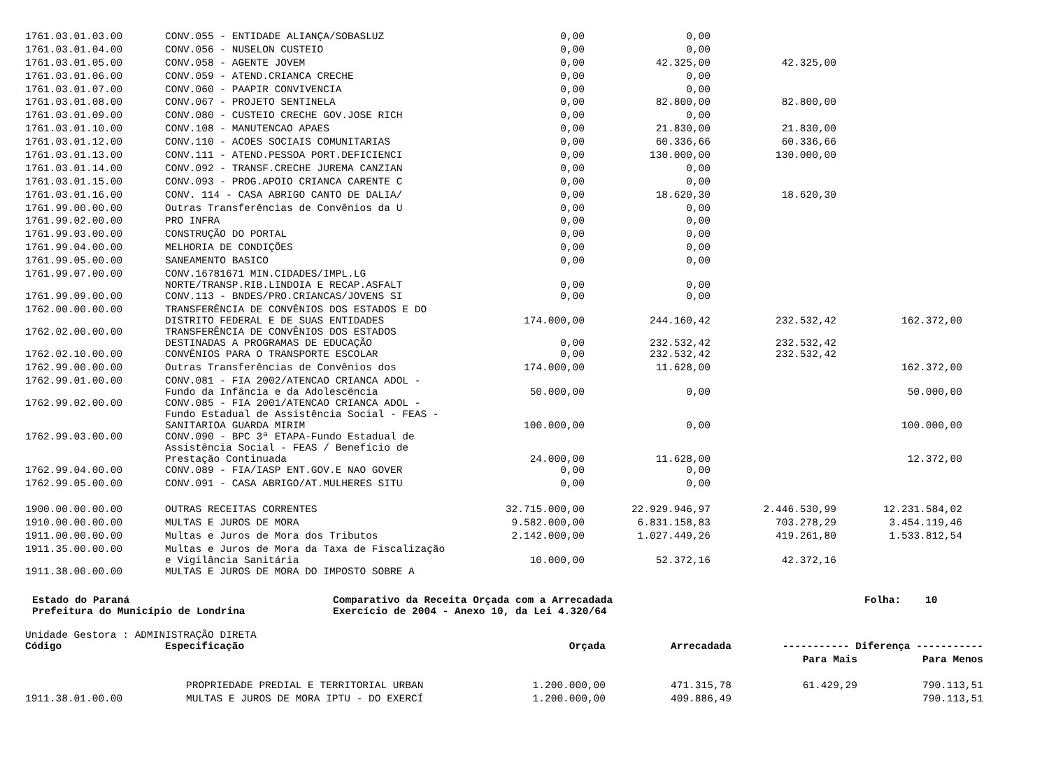| 1761.03.01.03.00 | CONV.055 - ENTIDADE ALIANÇA/SOBASLUZ | 0,00 | 0,00 | | |
| 1761.03.01.04.00 | CONV.056 - NUSELON CUSTEIO | 0,00 | 0,00 | | |
| 1761.03.01.05.00 | CONV.058 - AGENTE JOVEM | 0,00 | 42.325,00 | 42.325,00 | |
| 1761.03.01.06.00 | CONV.059 - ATEND.CRIANCA CRECHE | 0,00 | 0,00 | | |
| 1761.03.01.07.00 | CONV.060 - PAAPIR CONVIVENCIA | 0,00 | 0,00 | | |
| 1761.03.01.08.00 | CONV.067 - PROJETO SENTINELA | 0,00 | 82.800,00 | 82.800,00 | |
| 1761.03.01.09.00 | CONV.080 - CUSTEIO CRECHE GOV.JOSE RICH | 0,00 | 0,00 | | |
| 1761.03.01.10.00 | CONV.108 - MANUTENCAO APAES | 0,00 | 21.830,00 | 21.830,00 | |
| 1761.03.01.12.00 | CONV.110 - ACOES SOCIAIS COMUNITARIAS | 0,00 | 60.336,66 | 60.336,66 | |
| 1761.03.01.13.00 | CONV.111 - ATEND.PESSOA PORT.DEFICIENCI | 0,00 | 130.000,00 | 130.000,00 | |
| 1761.03.01.14.00 | CONV.092 - TRANSF.CRECHE JUREMA CANZIAN | 0,00 | 0,00 | | |
| 1761.03.01.15.00 | CONV.093 - PROG.APOIO CRIANCA CARENTE C | 0,00 | 0,00 | | |
| 1761.03.01.16.00 | CONV. 114 - CASA ABRIGO CANTO DE DALIA/ | 0,00 | 18.620,30 | 18.620,30 | |
| 1761.99.00.00.00 | Outras Transferências de Convênios da U | 0,00 | 0,00 | | |
| 1761.99.02.00.00 | PRO INFRA | 0,00 | 0,00 | | |
| 1761.99.03.00.00 | CONSTRUÇÃO DO PORTAL | 0,00 | 0,00 | | |
| 1761.99.04.00.00 | MELHORIA DE CONDIÇÕES | 0,00 | 0,00 | | |
| 1761.99.05.00.00 | SANEAMENTO BASICO | 0,00 | 0,00 | | |
| 1761.99.07.00.00 | CONV.16781671 MIN.CIDADES/IMPL.LG NORTE/TRANSP.RIB.LINDOIA E RECAP.ASFALT | 0,00 | 0,00 | | |
| 1761.99.09.00.00 | CONV.113 - BNDES/PRO.CRIANCAS/JOVENS SI | 0,00 | 0,00 | | |
| 1762.00.00.00.00 | TRANSFERÊNCIA DE CONVÊNIOS DOS ESTADOS E DO DISTRITO FEDERAL E DE SUAS ENTIDADES | 174.000,00 | 244.160,42 | 232.532,42 | 162.372,00 |
| 1762.02.00.00.00 | TRANSFERÊNCIA DE CONVÊNIOS DOS ESTADOS DESTINADAS A PROGRAMAS DE EDUCAÇÃO | 0,00 | 232.532,42 | 232.532,42 | |
| 1762.02.10.00.00 | CONVÊNIOS PARA O TRANSPORTE ESCOLAR | 0,00 | 232.532,42 | 232.532,42 | |
| 1762.99.00.00.00 | Outras Transferências de Convênios dos | 174.000,00 | 11.628,00 | | 162.372,00 |
| 1762.99.01.00.00 | CONV.081 - FIA 2002/ATENCAO CRIANCA ADOL - Fundo da Infância e da Adolescência | 50.000,00 | 0,00 | | 50.000,00 |
| 1762.99.02.00.00 | CONV.085 - FIA 2001/ATENCAO CRIANCA ADOL - Fundo Estadual de Assistência Social - FEAS - SANITARIOA GUARDA MIRIM | 100.000,00 | 0,00 | | 100.000,00 |
| 1762.99.03.00.00 | CONV.090 - BPC 3ª ETAPA-Fundo Estadual de Assistência Social - FEAS / Benefício de Prestação Continuada | 24.000,00 | 11.628,00 | | 12.372,00 |
| 1762.99.04.00.00 | CONV.089 - FIA/IASP ENT.GOV.E NAO GOVER | 0,00 | 0,00 | | |
| 1762.99.05.00.00 | CONV.091 - CASA ABRIGO/AT.MULHERES SITU | 0,00 | 0,00 | | |
| 1900.00.00.00.00 | OUTRAS RECEITAS CORRENTES | 32.715.000,00 | 22.929.946,97 | 2.446.530,99 | 12.231.584,02 |
| 1910.00.00.00.00 | MULTAS E JUROS DE MORA | 9.582.000,00 | 6.831.158,83 | 703.278,29 | 3.454.119,46 |
| 1911.00.00.00.00 | Multas e Juros de Mora dos Tributos | 2.142.000,00 | 1.027.449,26 | 419.261,80 | 1.533.812,54 |
| 1911.35.00.00.00 | Multas e Juros de Mora da Taxa de Fiscalização e Vigilância Sanitária | 10.000,00 | 52.372,16 | 42.372,16 | |
| 1911.38.00.00.00 | MULTAS E JUROS DE MORA DO IMPOSTO SOBRE A | | | | |
Estado do Paraná
Prefeitura do Município de Londrina
Comparativo da Receita Orçada com a Arrecadada
Exercício de 2004 - Anexo 10, da Lei 4.320/64
Folha: 10
Unidade Gestora : ADMINISTRAÇÃO DIRETA
| Código | Especificação | Orçada | Arrecadada | ----------- Diferença ----------- | |
| --- | --- | --- | --- | --- | --- |
| | | | | Para Mais | Para Menos |
| | PROPRIEDADE PREDIAL E TERRITORIAL URBAN | 1.200.000,00 | 471.315,78 | 61.429,29 | 790.113,51 |
| 1911.38.01.00.00 | MULTAS E JUROS DE MORA IPTU - DO EXERCÍ | 1.200.000,00 | 409.886,49 | | 790.113,51 |